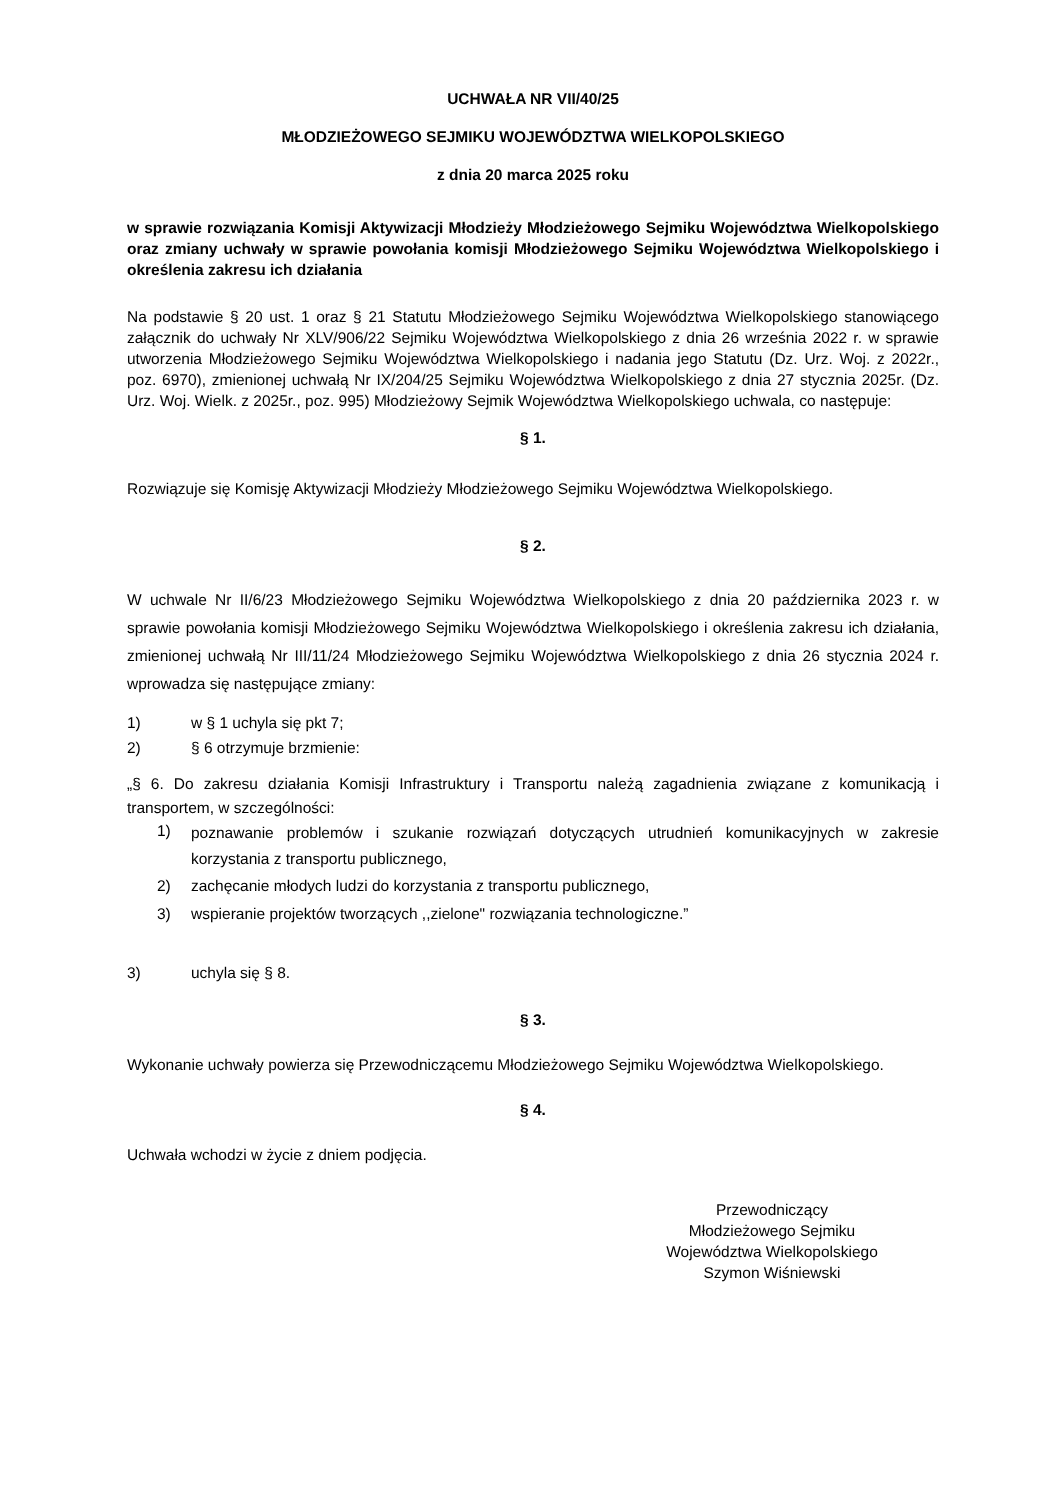UCHWAŁA NR VII/40/25
MŁODZIEŻOWEGO SEJMIKU WOJEWÓDZTWA WIELKOPOLSKIEGO
z dnia 20 marca 2025 roku
w sprawie rozwiązania Komisji Aktywizacji Młodzieży Młodzieżowego Sejmiku Województwa Wielkopolskiego oraz zmiany uchwały w sprawie powołania komisji Młodzieżowego Sejmiku Województwa Wielkopolskiego i określenia zakresu ich działania
Na podstawie § 20 ust. 1 oraz § 21 Statutu Młodzieżowego Sejmiku Województwa Wielkopolskiego stanowiącego załącznik do uchwały Nr XLV/906/22 Sejmiku Województwa Wielkopolskiego z dnia 26 września 2022 r. w sprawie utworzenia Młodzieżowego Sejmiku Województwa Wielkopolskiego i nadania jego Statutu (Dz. Urz. Woj. z 2022r., poz. 6970), zmienionej uchwałą Nr IX/204/25 Sejmiku Województwa Wielkopolskiego z dnia 27 stycznia 2025r. (Dz. Urz. Woj. Wielk. z 2025r., poz. 995) Młodzieżowy Sejmik Województwa Wielkopolskiego uchwala, co następuje:
§ 1.
Rozwiązuje się Komisję Aktywizacji Młodzieży Młodzieżowego Sejmiku Województwa Wielkopolskiego.
§ 2.
W uchwale Nr II/6/23 Młodzieżowego Sejmiku Województwa Wielkopolskiego z dnia 20 października 2023 r. w sprawie powołania komisji Młodzieżowego Sejmiku Województwa Wielkopolskiego i określenia zakresu ich działania, zmienionej uchwałą Nr III/11/24 Młodzieżowego Sejmiku Województwa Wielkopolskiego z dnia 26 stycznia 2024 r. wprowadza się następujące zmiany:
1) w § 1 uchyla się pkt 7;
2) § 6 otrzymuje brzmienie:
„§ 6. Do zakresu działania Komisji Infrastruktury i Transportu należą zagadnienia związane z komunikacją i transportem, w szczególności:
1)
poznawanie problemów i szukanie rozwiązań dotyczących utrudnień komunikacyjnych w zakresie korzystania z transportu publicznego,
2) zachęcanie młodych ludzi do korzystania z transportu publicznego,
3) wspieranie projektów tworzących ,,zielone" rozwiązania technologiczne.”
3) uchyla się § 8.
§ 3.
Wykonanie uchwały powierza się Przewodniczącemu Młodzieżowego Sejmiku Województwa Wielkopolskiego.
§ 4.
Uchwała wchodzi w życie z dniem podjęcia.
Przewodniczący
Młodzieżowego Sejmiku
Województwa Wielkopolskiego
Szymon Wiśniewski